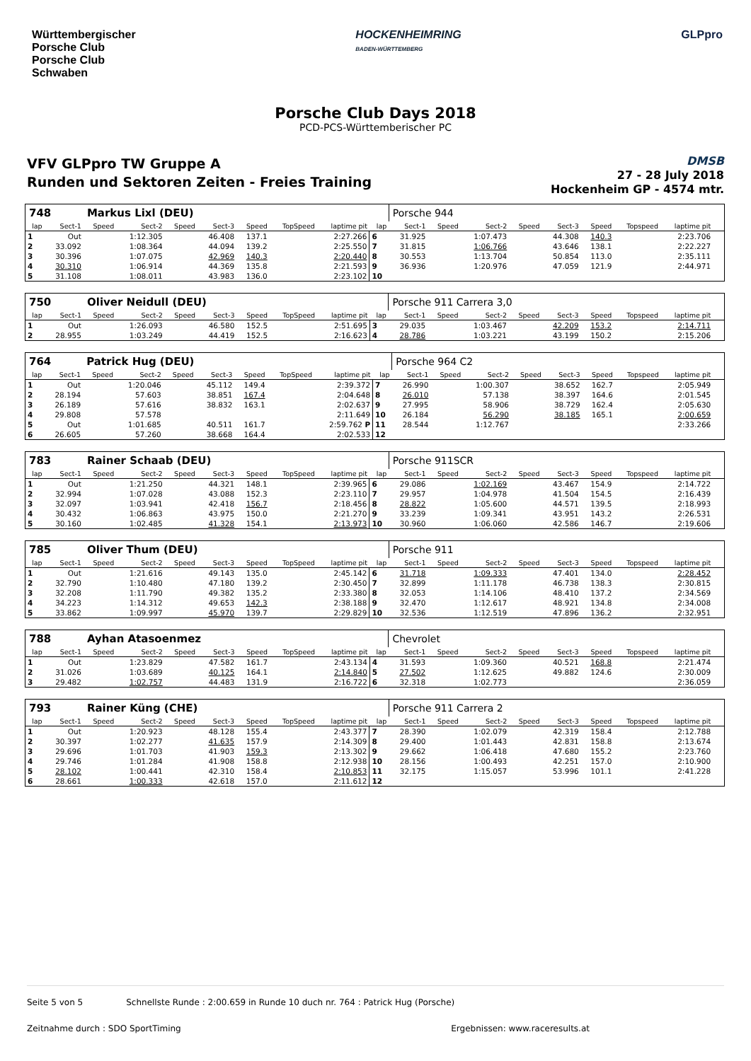Württembergischer
Porsche Club
Porsche Club
Schwaben
HOCKENHEIMRING
BADEN-WÜRTTEMBERG
GLPpro
Porsche Club Days 2018
PCD-PCS-Württemberischer PC
VFV GLPpro TW Gruppe A
Runden und Sektoren Zeiten - Freies Training
DMSB
27 - 28 July 2018
Hockenheim GP - 4574 mtr.
| 748 | | Markus Lixl (DEU) | | | | | | | | Porsche 944 | | | | | | | | | |
| lap | Sect-1 | Speed | Sect-2 | Speed | Sect-3 | Speed | TopSpeed | laptime pit | lap | Sect-1 | Speed | Sect-2 | Speed | Sect-3 | Speed | Topspeed | laptime pit | | |
| 1 | Out | | 1:12.305 | | 46.408 | 137.1 | | 2:27.266 | 6 | 31.925 | | 1:07.473 | | 44.308 | 140.3 | | 2:23.706 | | |
| 2 | 33.092 | | 1:08.364 | | 44.094 | 139.2 | | 2:25.550 | 7 | 31.815 | | 1:06.766 | | 43.646 | 138.1 | | 2:22.227 | | |
| 3 | 30.396 | | 1:07.075 | | 42.969 | 140.3 | | 2:20.440 | 8 | 30.553 | | 1:13.704 | | 50.854 | 113.0 | | 2:35.111 | | |
| 4 | 30.310 | | 1:06.914 | | 44.369 | 135.8 | | 2:21.593 | 9 | 36.936 | | 1:20.976 | | 47.059 | 121.9 | | 2:44.971 | | |
| 5 | 31.108 | | 1:08.011 | | 43.983 | 136.0 | | 2:23.102 | 10 | | | | | | | | | | |
| 750 | | Oliver Neidull (DEU) | | | | | | | | Porsche 911 Carrera 3,0 | | | | | | | | | |
| lap | Sect-1 | Speed | Sect-2 | Speed | Sect-3 | Speed | TopSpeed | laptime pit | lap | Sect-1 | Speed | Sect-2 | Speed | Sect-3 | Speed | Topspeed | laptime pit | | |
| 1 | Out | | 1:26.093 | | 46.580 | 152.5 | | 2:51.695 | 3 | 29.035 | | 1:03.467 | | 42.209 | 153.2 | | 2:14.711 | | |
| 2 | 28.955 | | 1:03.249 | | 44.419 | 152.5 | | 2:16.623 | 4 | 28.786 | | 1:03.221 | | 43.199 | 150.2 | | 2:15.206 | | |
| 764 | | Patrick Hug (DEU) | | | | | | | | Porsche 964 C2 | | | | | | | | | |
| lap | Sect-1 | Speed | Sect-2 | Speed | Sect-3 | Speed | TopSpeed | laptime pit | lap | Sect-1 | Speed | Sect-2 | Speed | Sect-3 | Speed | Topspeed | laptime pit | | |
| 1 | Out | | 1:20.046 | | 45.112 | 149.4 | | 2:39.372 | 7 | 26.990 | | 1:00.307 | | 38.652 | 162.7 | | 2:05.949 | | |
| 2 | 28.194 | | 57.603 | | 38.851 | 167.4 | | 2:04.648 | 8 | 26.010 | | 57.138 | | 38.397 | 164.6 | | 2:01.545 | | |
| 3 | 26.189 | | 57.616 | | 38.832 | 163.1 | | 2:02.637 | 9 | 27.995 | | 58.906 | | 38.729 | 162.4 | | 2:05.630 | | |
| 4 | 29.808 | | 57.578 | | | | | 2:11.649 | 10 | 26.184 | | 56.290 | | 38.185 | 165.1 | | 2:00.659 | | |
| 5 | Out | | 1:01.685 | | 40.511 | 161.7 | | 2:59.762 P | 11 | 28.544 | | 1:12.767 | | | | | 2:33.266 | | |
| 6 | 26.605 | | 57.260 | | 38.668 | 164.4 | | 2:02.533 | 12 | | | | | | | | | | |
| 783 | | Rainer Schaab (DEU) | | | | | | | | Porsche 911SCR | | | | | | | | | |
| lap | Sect-1 | Speed | Sect-2 | Speed | Sect-3 | Speed | TopSpeed | laptime pit | lap | Sect-1 | Speed | Sect-2 | Speed | Sect-3 | Speed | Topspeed | laptime pit | | |
| 1 | Out | | 1:21.250 | | 44.321 | 148.1 | | 2:39.965 | 6 | 29.086 | | 1:02.169 | | 43.467 | 154.9 | | 2:14.722 | | |
| 2 | 32.994 | | 1:07.028 | | 43.088 | 152.3 | | 2:23.110 | 7 | 29.957 | | 1:04.978 | | 41.504 | 154.5 | | 2:16.439 | | |
| 3 | 32.097 | | 1:03.941 | | 42.418 | 156.7 | | 2:18.456 | 8 | 28.822 | | 1:05.600 | | 44.571 | 139.5 | | 2:18.993 | | |
| 4 | 30.432 | | 1:06.863 | | 43.975 | 150.0 | | 2:21.270 | 9 | 33.239 | | 1:09.341 | | 43.951 | 143.2 | | 2:26.531 | | |
| 5 | 30.160 | | 1:02.485 | | 41.328 | 154.1 | | 2:13.973 | 10 | 30.960 | | 1:06.060 | | 42.586 | 146.7 | | 2:19.606 | | |
| 785 | | Oliver Thum (DEU) | | | | | | | | Porsche 911 | | | | | | | | | |
| lap | Sect-1 | Speed | Sect-2 | Speed | Sect-3 | Speed | TopSpeed | laptime pit | lap | Sect-1 | Speed | Sect-2 | Speed | Sect-3 | Speed | Topspeed | laptime pit | | |
| 1 | Out | | 1:21.616 | | 49.143 | 135.0 | | 2:45.142 | 6 | 31.718 | | 1:09.333 | | 47.401 | 134.0 | | 2:28.452 | | |
| 2 | 32.790 | | 1:10.480 | | 47.180 | 139.2 | | 2:30.450 | 7 | 32.899 | | 1:11.178 | | 46.738 | 138.3 | | 2:30.815 | | |
| 3 | 32.208 | | 1:11.790 | | 49.382 | 135.2 | | 2:33.380 | 8 | 32.053 | | 1:14.106 | | 48.410 | 137.2 | | 2:34.569 | | |
| 4 | 34.223 | | 1:14.312 | | 49.653 | 142.3 | | 2:38.188 | 9 | 32.470 | | 1:12.617 | | 48.921 | 134.8 | | 2:34.008 | | |
| 5 | 33.862 | | 1:09.997 | | 45.970 | 139.7 | | 2:29.829 | 10 | 32.536 | | 1:12.519 | | 47.896 | 136.2 | | 2:32.951 | | |
| 788 | | Ayhan Atasoenmez | | | | | | | | Chevrolet | | | | | | | | | |
| lap | Sect-1 | Speed | Sect-2 | Speed | Sect-3 | Speed | TopSpeed | laptime pit | lap | Sect-1 | Speed | Sect-2 | Speed | Sect-3 | Speed | Topspeed | laptime pit | | |
| 1 | Out | | 1:23.829 | | 47.582 | 161.7 | | 2:43.134 | 4 | 31.593 | | 1:09.360 | | 40.521 | 168.8 | | 2:21.474 | | |
| 2 | 31.026 | | 1:03.689 | | 40.125 | 164.1 | | 2:14.840 | 5 | 27.502 | | 1:12.625 | | 49.882 | 124.6 | | 2:30.009 | | |
| 3 | 29.482 | | 1:02.757 | | 44.483 | 131.9 | | 2:16.722 | 6 | 32.318 | | 1:02.773 | | | | | 2:36.059 | | |
| 793 | | Rainer Küng (CHE) | | | | | | | | Porsche 911 Carrera 2 | | | | | | | | | |
| lap | Sect-1 | Speed | Sect-2 | Speed | Sect-3 | Speed | TopSpeed | laptime pit | lap | Sect-1 | Speed | Sect-2 | Speed | Sect-3 | Speed | Topspeed | laptime pit | | |
| 1 | Out | | 1:20.923 | | 48.128 | 155.4 | | 2:43.377 | 7 | 28.390 | | 1:02.079 | | 42.319 | 158.4 | | 2:12.788 | | |
| 2 | 30.397 | | 1:02.277 | | 41.635 | 157.9 | | 2:14.309 | 8 | 29.400 | | 1:01.443 | | 42.831 | 158.8 | | 2:13.674 | | |
| 3 | 29.696 | | 1:01.703 | | 41.903 | 159.3 | | 2:13.302 | 9 | 29.662 | | 1:06.418 | | 47.680 | 155.2 | | 2:23.760 | | |
| 4 | 29.746 | | 1:01.284 | | 41.908 | 158.8 | | 2:12.938 | 10 | 28.156 | | 1:00.493 | | 42.251 | 157.0 | | 2:10.900 | | |
| 5 | 28.102 | | 1:00.441 | | 42.310 | 158.4 | | 2:10.853 | 11 | 32.175 | | 1:15.057 | | 53.996 | 101.1 | | 2:41.228 | | |
| 6 | 28.661 | | 1:00.333 | | 42.618 | 157.0 | | 2:11.612 | 12 | | | | | | | | | | |
Seite 5 von 5 Schnellste Runde : 2:00.659 in Runde 10 duch nr. 764 : Patrick Hug (Porsche)
Zeitnahme durch : SDO SportTiming Ergebnissen: www.raceresults.at